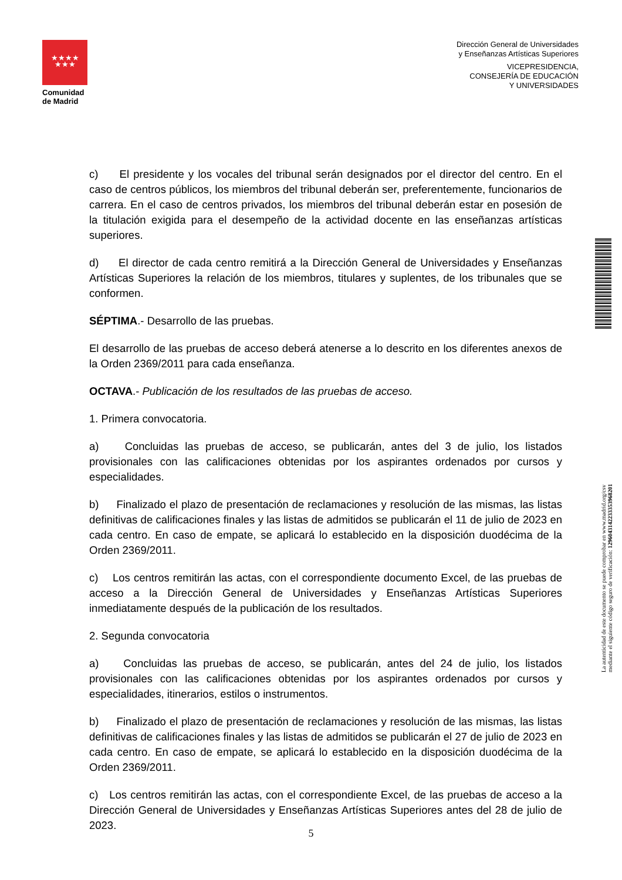★★★★
★★★
Comunidad
de Madrid
Dirección General de Universidades
y Enseñanzas Artísticas Superiores
VICEPRESIDENCIA,
CONSEJERÍA DE EDUCACIÓN
Y UNIVERSIDADES
c) El presidente y los vocales del tribunal serán designados por el director del centro. En el caso de centros públicos, los miembros del tribunal deberán ser, preferentemente, funcionarios de carrera. En el caso de centros privados, los miembros del tribunal deberán estar en posesión de la titulación exigida para el desempeño de la actividad docente en las enseñanzas artísticas superiores.
d) El director de cada centro remitirá a la Dirección General de Universidades y Enseñanzas Artísticas Superiores la relación de los miembros, titulares y suplentes, de los tribunales que se conformen.
SÉPTIMA.- Desarrollo de las pruebas.
El desarrollo de las pruebas de acceso deberá atenerse a lo descrito en los diferentes anexos de la Orden 2369/2011 para cada enseñanza.
OCTAVA.- Publicación de los resultados de las pruebas de acceso.
1. Primera convocatoria.
a) Concluidas las pruebas de acceso, se publicarán, antes del 3 de julio, los listados provisionales con las calificaciones obtenidas por los aspirantes ordenados por cursos y especialidades.
b) Finalizado el plazo de presentación de reclamaciones y resolución de las mismas, las listas definitivas de calificaciones finales y las listas de admitidos se publicarán el 11 de julio de 2023 en cada centro. En caso de empate, se aplicará lo establecido en la disposición duodécima de la Orden 2369/2011.
c) Los centros remitirán las actas, con el correspondiente documento Excel, de las pruebas de acceso a la Dirección General de Universidades y Enseñanzas Artísticas Superiores inmediatamente después de la publicación de los resultados.
2. Segunda convocatoria
a) Concluidas las pruebas de acceso, se publicarán, antes del 24 de julio, los listados provisionales con las calificaciones obtenidas por los aspirantes ordenados por cursos y especialidades, itinerarios, estilos o instrumentos.
b) Finalizado el plazo de presentación de reclamaciones y resolución de las mismas, las listas definitivas de calificaciones finales y las listas de admitidos se publicarán el 27 de julio de 2023 en cada centro. En caso de empate, se aplicará lo establecido en la disposición duodécima de la Orden 2369/2011.
c) Los centros remitirán las actas, con el correspondiente Excel, de las pruebas de acceso a la Dirección General de Universidades y Enseñanzas Artísticas Superiores antes del 28 de julio de 2023.
La autenticidad de este documento se puede comprobar en www.madrid.org/csv
mediante el siguiente código seguro de verificación: 1296043142233353968201
5